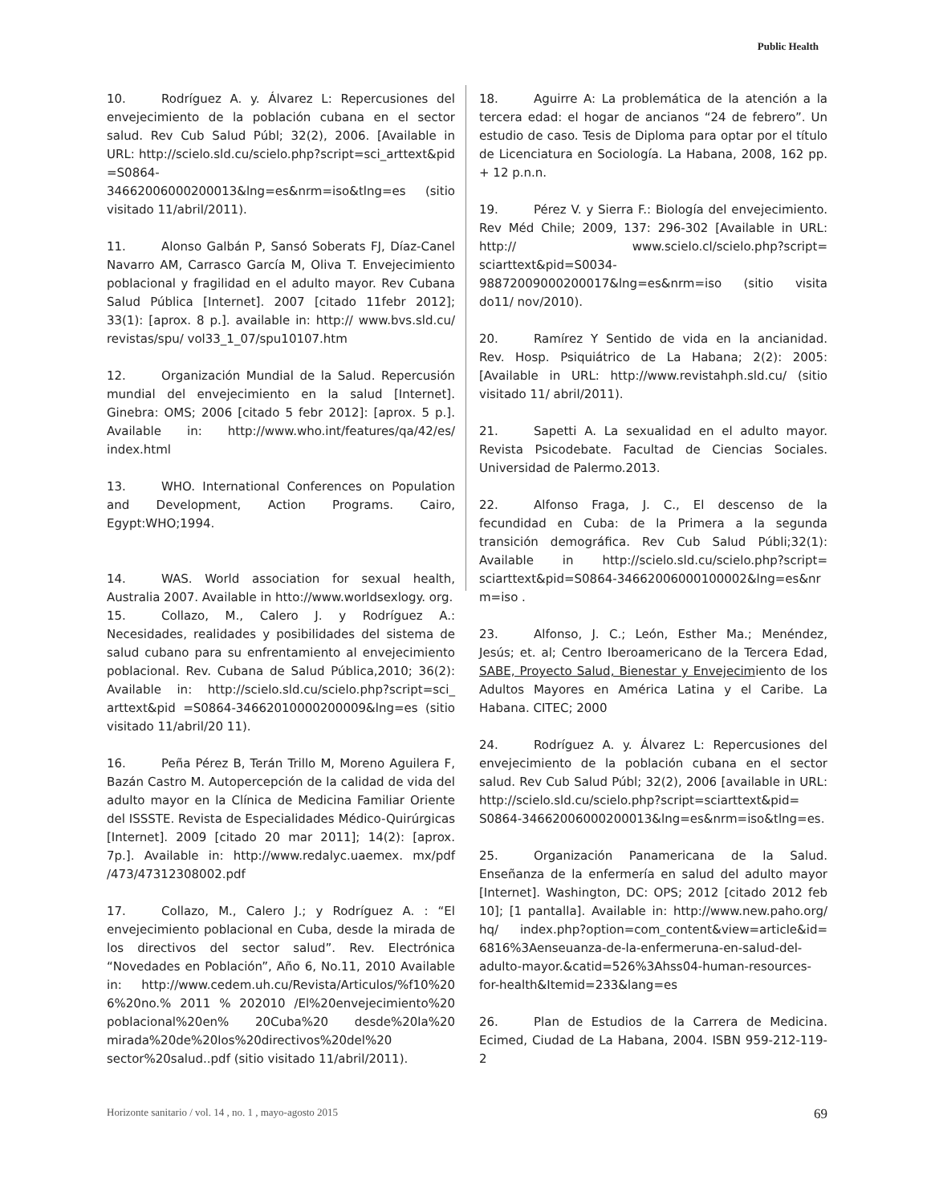Public Health
10. Rodríguez A. y. Álvarez L: Repercusiones del envejecimiento de la población cubana en el sector salud. Rev Cub Salud Públ; 32(2), 2006. [Available in URL: http://scielo.sld.cu/scielo.php?script=sci_arttext&pid =S0864-34662006000200013&lng=es&nrm=iso&tlng=es (sitio visitado 11/abril/2011).
11. Alonso Galbán P, Sansó Soberats FJ, Díaz-Canel Navarro AM, Carrasco García M, Oliva T. Envejecimiento poblacional y fragilidad en el adulto mayor. Rev Cubana Salud Pública [Internet]. 2007 [citado 11febr 2012]; 33(1): [aprox. 8 p.]. available in: http:// www.bvs.sld.cu/ revistas/spu/ vol33_1_07/spu10107.htm
12. Organización Mundial de la Salud. Repercusión mundial del envejecimiento en la salud [Internet]. Ginebra: OMS; 2006 [citado 5 febr 2012]: [aprox. 5 p.]. Available in: http://www.who.int/features/qa/42/es/ index.html
13. WHO. International Conferences on Population and Development, Action Programs. Cairo, Egypt:WHO;1994.
14. WAS. World association for sexual health, Australia 2007. Available in htto://www.worldsexlogy. org.
15. Collazo, M., Calero J. y Rodríguez A.: Necesidades, realidades y posibilidades del sistema de salud cubano para su enfrentamiento al envejecimiento poblacional. Rev. Cubana de Salud Pública,2010; 36(2): Available in: http://scielo.sld.cu/scielo.php?script=sci_ arttext&pid =S0864-34662010000200009&lng=es (sitio visitado 11/abril/20 11).
16. Peña Pérez B, Terán Trillo M, Moreno Aguilera F, Bazán Castro M. Autopercepción de la calidad de vida del adulto mayor en la Clínica de Medicina Familiar Oriente del ISSSTE. Revista de Especialidades Médico-Quirúrgicas [Internet]. 2009 [citado 20 mar 2011]; 14(2): [aprox. 7p.]. Available in: http://www.redalyc.uaemex. mx/pdf /473/47312308002.pdf
17. Collazo, M., Calero J.; y Rodríguez A. : “El envejecimiento poblacional en Cuba, desde la mirada de los directivos del sector salud”. Rev. Electrónica “Novedades en Población”, Año 6, No.11, 2010 Available in: http://www.cedem.uh.cu/Revista/Articulos/%f10%20 6%20no.% 2011 % 202010 /El%20envejecimiento%20 poblacional%20en% 20Cuba%20 desde%20la%20 mirada%20de%20los%20directivos%20del%20 sector%20salud..pdf (sitio visitado 11/abril/2011).
18. Aguirre A: La problemática de la atención a la tercera edad: el hogar de ancianos “24 de febrero”. Un estudio de caso. Tesis de Diploma para optar por el título de Licenciatura en Sociología. La Habana, 2008, 162 pp. + 12 p.n.n.
19. Pérez V. y Sierra F.: Biología del envejecimiento. Rev Méd Chile; 2009, 137: 296-302 [Available in URL: http:// www.scielo.cl/scielo.php?script= sciarttext&pid=S0034-98872009000200017&lng=es&nrm=iso (sitio visita do11/ nov/2010).
20. Ramírez Y Sentido de vida en la ancianidad. Rev. Hosp. Psiquiátrico de La Habana; 2(2): 2005: [Available in URL: http://www.revistahph.sld.cu/ (sitio visitado 11/ abril/2011).
21. Sapetti A. La sexualidad en el adulto mayor. Revista Psicodebate. Facultad de Ciencias Sociales. Universidad de Palermo.2013.
22. Alfonso Fraga, J. C., El descenso de la fecundidad en Cuba: de la Primera a la segunda transición demográfica. Rev Cub Salud Públi;32(1): Available in http://scielo.sld.cu/scielo.php?script= sciarttext&pid=S0864-34662006000100002&lng=es&nr m=iso .
23. Alfonso, J. C.; León, Esther Ma.; Menéndez, Jesús; et. al; Centro Iberoamericano de la Tercera Edad, SABE, Proyecto Salud, Bienestar y Envejecimiento de los Adultos Mayores en América Latina y el Caribe. La Habana. CITEC; 2000
24. Rodríguez A. y. Álvarez L: Repercusiones del envejecimiento de la población cubana en el sector salud. Rev Cub Salud Públ; 32(2), 2006 [available in URL: http://scielo.sld.cu/scielo.php?script=sciarttext&pid= S0864-34662006000200013&lng=es&nrm=iso&tlng=es.
25. Organización Panamericana de la Salud. Enseñanza de la enfermería en salud del adulto mayor [Internet]. Washington, DC: OPS; 2012 [citado 2012 feb 10]; [1 pantalla]. Available in: http://www.new.paho.org/ hq/ index.php?option=com_content&view=article&id= 6816%3Aenseuanza-de-la-enfermeruna-en-salud-del-adulto-mayor.&catid=526%3Ahss04-human-resources-for-health&Itemid=233&lang=es
26. Plan de Estudios de la Carrera de Medicina. Ecimed, Ciudad de La Habana, 2004. ISBN 959-212-119-2
Horizonte sanitario / vol. 14 , no. 1 , mayo-agosto 2015 69